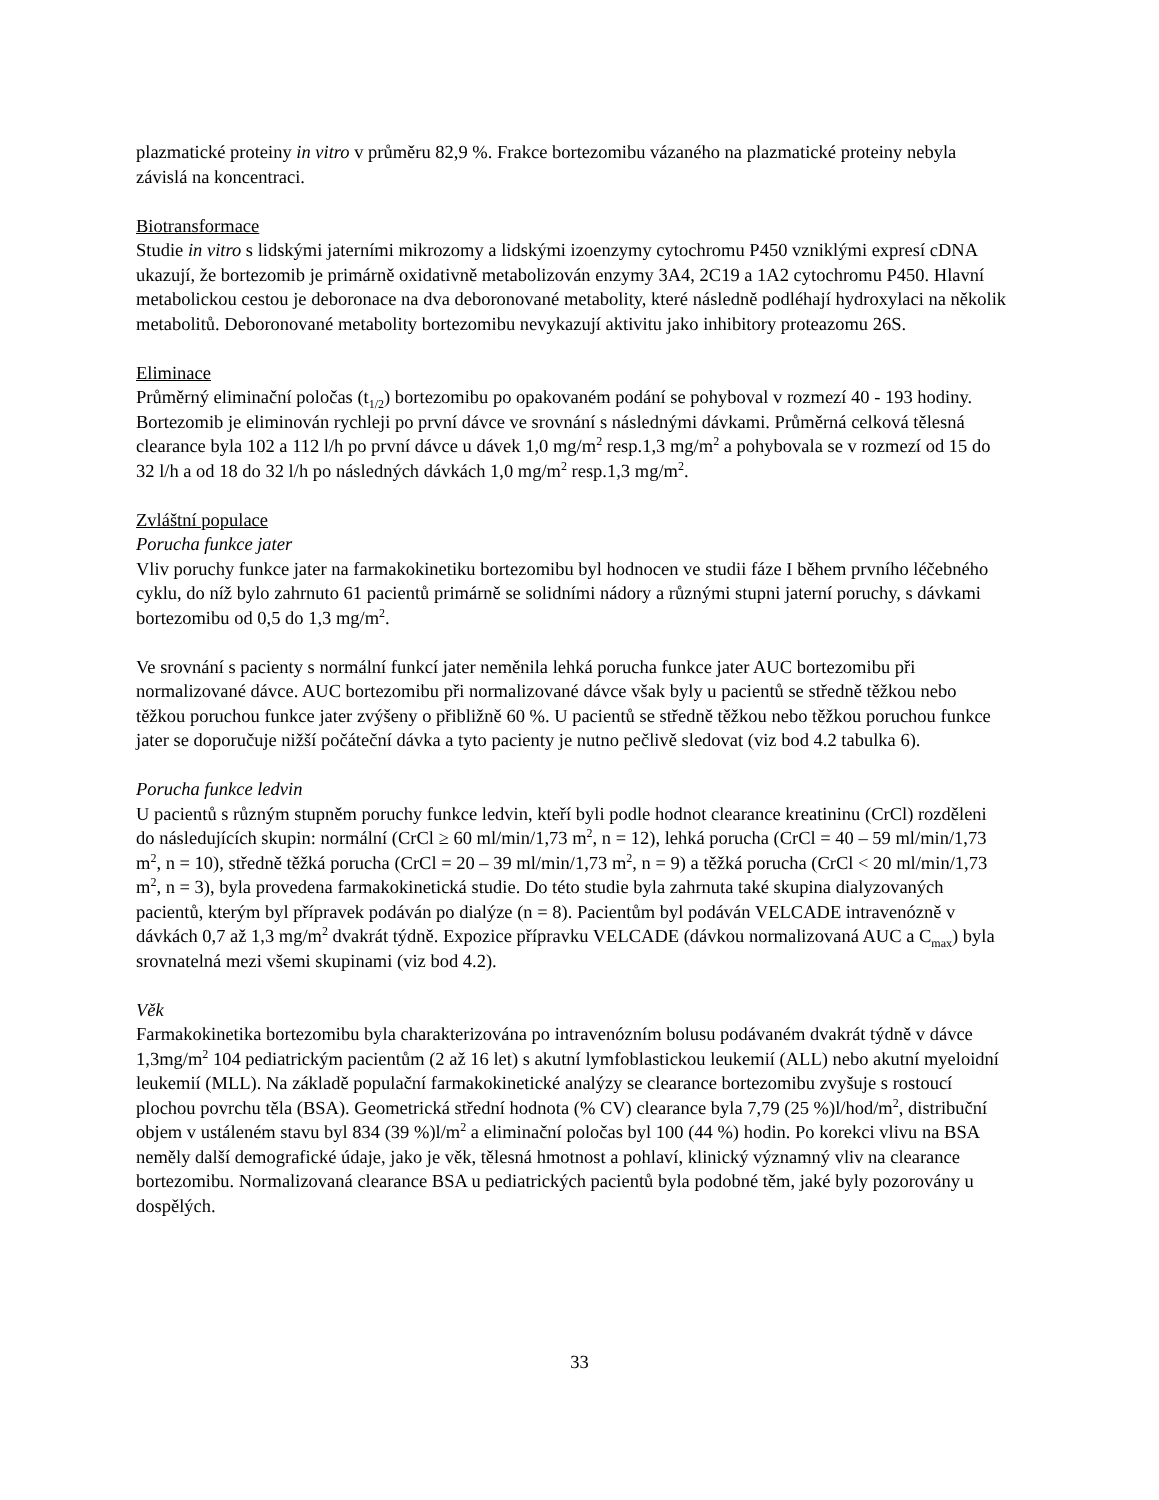plazmatické proteiny in vitro v průměru 82,9 %. Frakce bortezomibu vázaného na plazmatické proteiny nebyla závislá na koncentraci.
Biotransformace
Studie in vitro s lidskými jaterními mikrozomy a lidskými izoenzymy cytochromu P450 vzniklými expresí cDNA ukazují, že bortezomib je primárně oxidativně metabolizován enzymy 3A4, 2C19 a 1A2 cytochromu P450. Hlavní metabolickou cestou je deboronace na dva deboronované metabolity, které následně podléhají hydroxylaci na několik metabolitů. Deboronované metabolity bortezomibu nevykazují aktivitu jako inhibitory proteazomu 26S.
Eliminace
Průměrný eliminační poločas (t<sub>1/2</sub>) bortezomibu po opakovaném podání se pohyboval v rozmezí 40 - 193 hodiny. Bortezomib je eliminován rychleji po první dávce ve srovnání s následnými dávkami. Průměrná celková tělesná clearance byla 102 a 112 l/h po první dávce u dávek 1,0 mg/m<sup>2</sup> resp.1,3 mg/m<sup>2</sup> a pohybovala se v rozmezí od 15 do 32 l/h a od 18 do 32 l/h po následných dávkách 1,0 mg/m<sup>2</sup> resp.1,3 mg/m<sup>2</sup>.
Zvláštní populace
Porucha funkce jater
Vliv poruchy funkce jater na farmakokinetiku bortezomibu byl hodnocen ve studii fáze I během prvního léčebného cyklu, do níž bylo zahrnuto 61 pacientů primárně se solidními nádory a různými stupni jaterní poruchy, s dávkami bortezomibu od 0,5 do 1,3 mg/m<sup>2</sup>.
Ve srovnání s pacienty s normální funkcí jater neměnila lehká porucha funkce jater AUC bortezomibu při normalizované dávce. AUC bortezomibu při normalizované dávce však byly u pacientů se středně těžkou nebo těžkou poruchou funkce jater zvýšeny o přibližně 60 %. U pacientů se středně těžkou nebo těžkou poruchou funkce jater se doporučuje nižší počáteční dávka a tyto pacienty je nutno pečlivě sledovat (viz bod 4.2 tabulka 6).
Porucha funkce ledvin
U pacientů s různým stupněm poruchy funkce ledvin, kteří byli podle hodnot clearance kreatininu (CrCl) rozděleni do následujících skupin: normální (CrCl ≥ 60 ml/min/1,73 m<sup>2</sup>, n = 12), lehká porucha (CrCl = 40 – 59 ml/min/1,73 m<sup>2</sup>, n = 10), středně těžká porucha (CrCl = 20 – 39 ml/min/1,73 m<sup>2</sup>, n = 9) a těžká porucha (CrCl < 20 ml/min/1,73 m<sup>2</sup>, n = 3), byla provedena farmakokinetická studie. Do této studie byla zahrnuta také skupina dialyzovaných pacientů, kterým byl přípravek podáván po dialýze (n = 8). Pacientům byl podáván VELCADE intravenózně v dávkách 0,7 až 1,3 mg/m<sup>2</sup> dvakrát týdně. Expozice přípravku VELCADE (dávkou normalizovaná AUC a C<sub>max</sub>) byla srovnatelná mezi všemi skupinami (viz bod 4.2).
Věk
Farmakokinetika bortezomibu byla charakterizována po intravenózním bolusu podávaném dvakrát týdně v dávce 1,3mg/m<sup>2</sup> 104 pediatrickým pacientům (2 až 16 let) s akutní lymfoblastickou leukemií (ALL) nebo akutní myeloidní leukemií (MLL). Na základě populační farmakokinetické analýzy se clearance bortezomibu zvyšuje s rostoucí plochou povrchu těla (BSA). Geometrická střední hodnota (% CV) clearance byla 7,79 (25 %)l/hod/m<sup>2</sup>, distribuční objem v ustáleném stavu byl 834 (39 %)l/m<sup>2</sup> a eliminační poločas byl 100 (44 %) hodin. Po korekci vlivu na BSA neměly další demografické údaje, jako je věk, tělesná hmotnost a pohlaví, klinický významný vliv na clearance bortezomibu. Normalizovaná clearance BSA u pediatrických pacientů byla podobné těm, jaké byly pozorovány u dospělých.
33